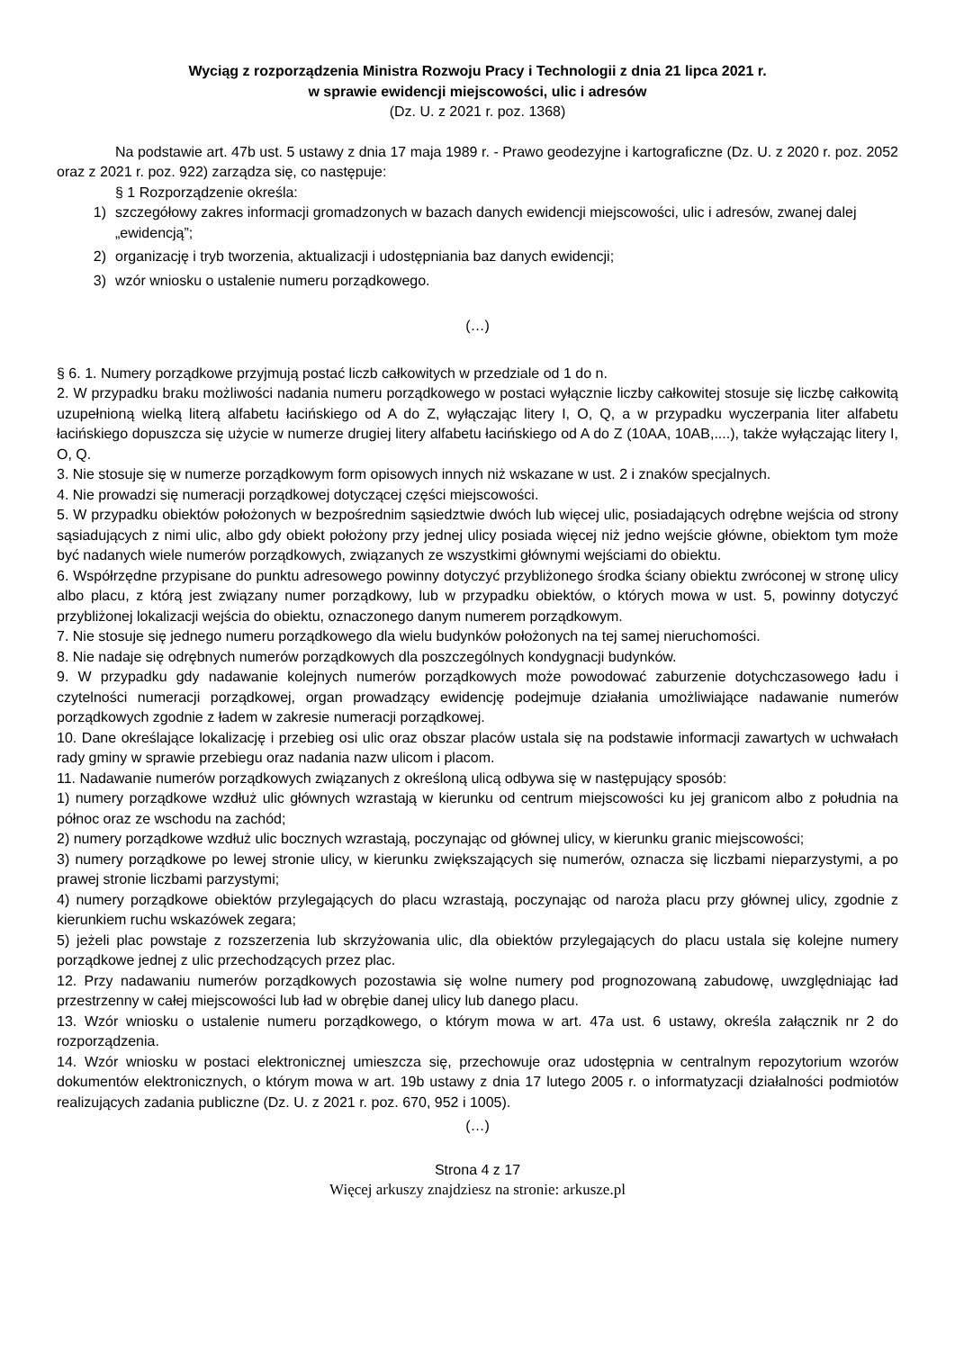Wyciąg z rozporządzenia Ministra Rozwoju Pracy i Technologii z dnia 21 lipca 2021 r.
w sprawie ewidencji miejscowości, ulic i adresów
(Dz. U. z 2021 r. poz. 1368)
Na podstawie art. 47b ust. 5 ustawy z dnia 17 maja 1989 r. - Prawo geodezyjne i kartograficzne (Dz. U. z 2020 r. poz. 2052 oraz z 2021 r. poz. 922) zarządza się, co następuje:
§ 1 Rozporządzenie określa:
1) szczegółowy zakres informacji gromadzonych w bazach danych ewidencji miejscowości, ulic i adresów, zwanej dalej „ewidencją”;
2) organizację i tryb tworzenia, aktualizacji i udostępniania baz danych ewidencji;
3) wzór wniosku o ustalenie numeru porządkowego.
(…)
§ 6. 1. Numery porządkowe przyjmują postać liczb całkowitych w przedziale od 1 do n.
2. W przypadku braku możliwości nadania numeru porządkowego w postaci wyłącznie liczby całkowitej stosuje się liczbę całkowitą uzupełnioną wielką literą alfabetu łacińskiego od A do Z, wyłączając litery I, O, Q, a w przypadku wyczerpania liter alfabetu łacińskiego dopuszcza się użycie w numerze drugiej litery alfabetu łacińskiego od A do Z (10AA, 10AB,....), także wyłączając litery I, O, Q.
3. Nie stosuje się w numerze porządkowym form opisowych innych niż wskazane w ust. 2 i znaków specjalnych.
4. Nie prowadzi się numeracji porządkowej dotyczącej części miejscowości.
5. W przypadku obiektów położonych w bezpośrednim sąsiedztwie dwóch lub więcej ulic, posiadających odrębne wejścia od strony sąsiadujących z nimi ulic, albo gdy obiekt położony przy jednej ulicy posiada więcej niż jedno wejście główne, obiektom tym może być nadanych wiele numerów porządkowych, związanych ze wszystkimi głównymi wejściami do obiektu.
6. Współrzędne przypisane do punktu adresowego powinny dotyczyć przybliżonego środka ściany obiektu zwróconej w stronę ulicy albo placu, z którą jest związany numer porządkowy, lub w przypadku obiektów, o których mowa w ust. 5, powinny dotyczyć przybliżonej lokalizacji wejścia do obiektu, oznaczonego danym numerem porządkowym.
7. Nie stosuje się jednego numeru porządkowego dla wielu budynków położonych na tej samej nieruchomości.
8. Nie nadaje się odrębnych numerów porządkowych dla poszczególnych kondygnacji budynków.
9. W przypadku gdy nadawanie kolejnych numerów porządkowych może powodować zaburzenie dotychczasowego ładu i czytelności numeracji porządkowej, organ prowadzący ewidencję podejmuje działania umożliwiające nadawanie numerów porządkowych zgodnie z ładem w zakresie numeracji porządkowej.
10. Dane określające lokalizację i przebieg osi ulic oraz obszar placów ustala się na podstawie informacji zawartych w uchwałach rady gminy w sprawie przebiegu oraz nadania nazw ulicom i placom.
11. Nadawanie numerów porządkowych związanych z określoną ulicą odbywa się w następujący sposób:
1) numery porządkowe wzdłuż ulic głównych wzrastają w kierunku od centrum miejscowości ku jej granicom albo z południa na północ oraz ze wschodu na zachód;
2) numery porządkowe wzdłuż ulic bocznych wzrastają, poczynając od głównej ulicy, w kierunku granic miejscowości;
3) numery porządkowe po lewej stronie ulicy, w kierunku zwiększających się numerów, oznacza się liczbami nieparzystymi, a po prawej stronie liczbami parzystymi;
4) numery porządkowe obiektów przylegających do placu wzrastają, poczynając od naroża placu przy głównej ulicy, zgodnie z kierunkiem ruchu wskazówek zegara;
5) jeżeli plac powstaje z rozszerzenia lub skrzyżowania ulic, dla obiektów przylegających do placu ustala się kolejne numery porządkowe jednej z ulic przechodzących przez plac.
12. Przy nadawaniu numerów porządkowych pozostawia się wolne numery pod prognozowaną zabudowę, uwzględniając ład przestrzenny w całej miejscowości lub ład w obrębie danej ulicy lub danego placu.
13. Wzór wniosku o ustalenie numeru porządkowego, o którym mowa w art. 47a ust. 6 ustawy, określa załącznik nr 2 do rozporządzenia.
14. Wzór wniosku w postaci elektronicznej umieszcza się, przechowuje oraz udostępnia w centralnym repozytorium wzorów dokumentów elektronicznych, o którym mowa w art. 19b ustawy z dnia 17 lutego 2005 r. o informatyzacji działalności podmiotów realizujących zadania publiczne (Dz. U. z 2021 r. poz. 670, 952 i 1005).
(…)
Strona 4 z 17
Więcej arkuszy znajdziesz na stronie: arkusze.pl